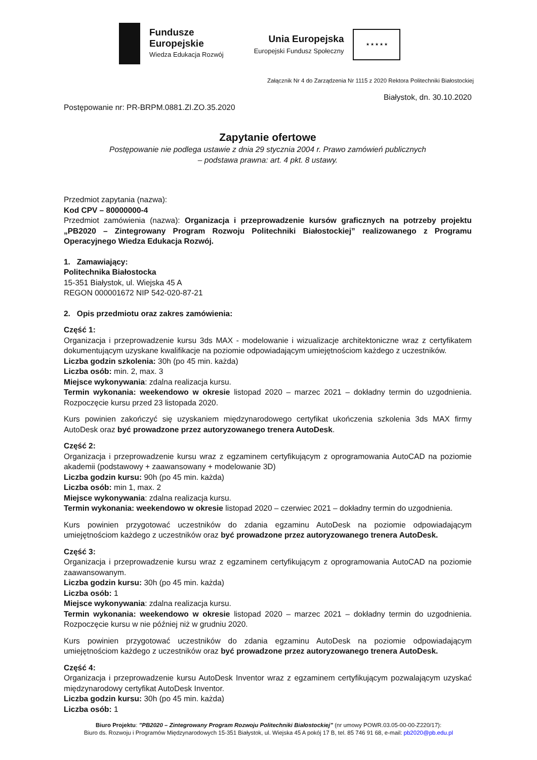Fundusze
Europejskie
Wiedza Edukacja Rozwój
Unia Europejska
Europejski Fundusz Społeczny
★ ★ ★ ★ ★
Załącznik Nr 4 do Zarządzenia Nr 1115 z 2020 Rektora Politechniki Białostockiej
Białystok, dn. 30.10.2020
Postępowanie nr: PR-BRPM.0881.ZI.ZO.35.2020
Zapytanie ofertowe
Postępowanie nie podlega ustawie z dnia 29 stycznia 2004 r. Prawo zamówień publicznych
– podstawa prawna: art. 4 pkt. 8 ustawy.
Przedmiot zapytania (nazwa):
Kod CPV – 80000000-4
Przedmiot zamówienia (nazwa): Organizacja i przeprowadzenie kursów graficznych na potrzeby projektu „PB2020 – Zintegrowany Program Rozwoju Politechniki Białostockiej” realizowanego z Programu Operacyjnego Wiedza Edukacja Rozwój.
1. Zamawiający:
Politechnika Białostocka
15-351 Białystok, ul. Wiejska 45 A
REGON 000001672 NIP 542-020-87-21
2. Opis przedmiotu oraz zakres zamówienia:
Część 1:
Organizacja i przeprowadzenie kursu 3ds MAX - modelowanie i wizualizacje architektoniczne wraz z certyfikatem dokumentującym uzyskane kwalifikacje na poziomie odpowiadającym umiejętnościom każdego z uczestników.
Liczba godzin szkolenia: 30h (po 45 min. każda)
Liczba osób: min. 2, max. 3
Miejsce wykonywania: zdalna realizacja kursu.
Termin wykonania: weekendowo w okresie listopad 2020 – marzec 2021 – dokładny termin do uzgodnienia. Rozpoczęcie kursu przed 23 listopada 2020.
Kurs powinien zakończyć się uzyskaniem międzynarodowego certyfikat ukończenia szkolenia 3ds MAX firmy AutoDesk oraz być prowadzone przez autoryzowanego trenera AutoDesk.
Część 2:
Organizacja i przeprowadzenie kursu wraz z egzaminem certyfikującym z oprogramowania AutoCAD na poziomie akademii (podstawowy + zaawansowany + modelowanie 3D)
Liczba godzin kursu: 90h (po 45 min. każda)
Liczba osób: min 1, max. 2
Miejsce wykonywania: zdalna realizacja kursu.
Termin wykonania: weekendowo w okresie listopad 2020 – czerwiec 2021 – dokładny termin do uzgodnienia.
Kurs powinien przygotować uczestników do zdania egzaminu AutoDesk na poziomie odpowiadającym umiejętnościom każdego z uczestników oraz być prowadzone przez autoryzowanego trenera AutoDesk.
Część 3:
Organizacja i przeprowadzenie kursu wraz z egzaminem certyfikującym z oprogramowania AutoCAD na poziomie zaawansowanym.
Liczba godzin kursu: 30h (po 45 min. każda)
Liczba osób: 1
Miejsce wykonywania: zdalna realizacja kursu.
Termin wykonania: weekendowo w okresie listopad 2020 – marzec 2021 – dokładny termin do uzgodnienia. Rozpoczęcie kursu w nie później niż w grudniu 2020.
Kurs powinien przygotować uczestników do zdania egzaminu AutoDesk na poziomie odpowiadającym umiejętnościom każdego z uczestników oraz być prowadzone przez autoryzowanego trenera AutoDesk.
Część 4:
Organizacja i przeprowadzenie kursu AutoDesk Inventor wraz z egzaminem certyfikującym pozwalającym uzyskać międzynarodowy certyfikat AutoDesk Inventor.
Liczba godzin kursu: 30h (po 45 min. każda)
Liczba osób: 1
Biuro Projektu: ”PB2020 – Zintegrowany Program Rozwoju Politechniki Białostockiej” (nr umowy POWR.03.05-00-00-Z220/17):
Biuro ds. Rozwoju i Programów Międzynarodowych 15-351 Białystok, ul. Wiejska 45 A pokój 17 B, tel. 85 746 91 68, e-mail: pb2020@pb.edu.pl